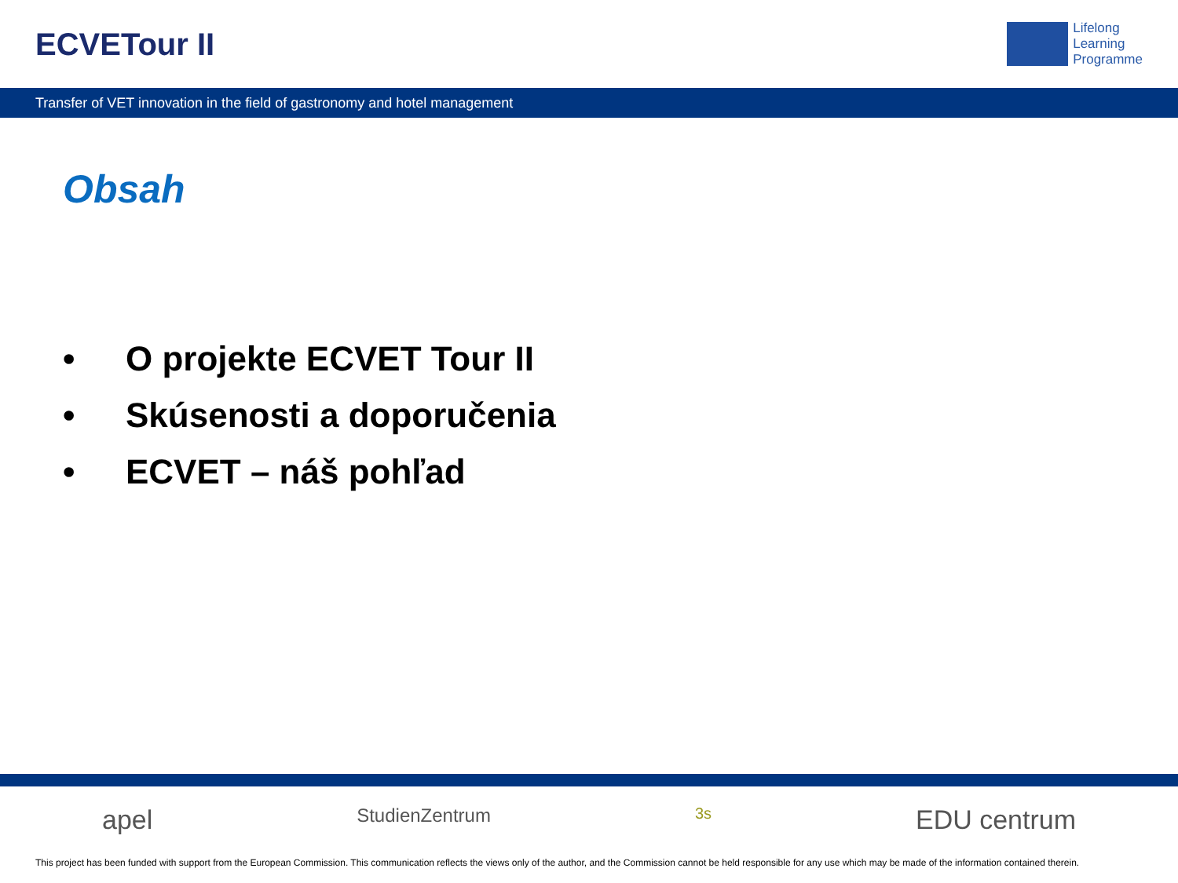ECVETour II
Lifelong
Learning
Programme
Transfer of VET innovation in the field of gastronomy and hotel management
Obsah
• O projekte ECVET Tour II
• Skúsenosti a doporučenia
• ECVET – náš pohľad
apel StudienZentrum 3s EDU centrum
This project has been funded with support from the European Commission. This communication reflects the views only of the author, and the Commission cannot be held responsible for any use which may be made of the information contained therein.